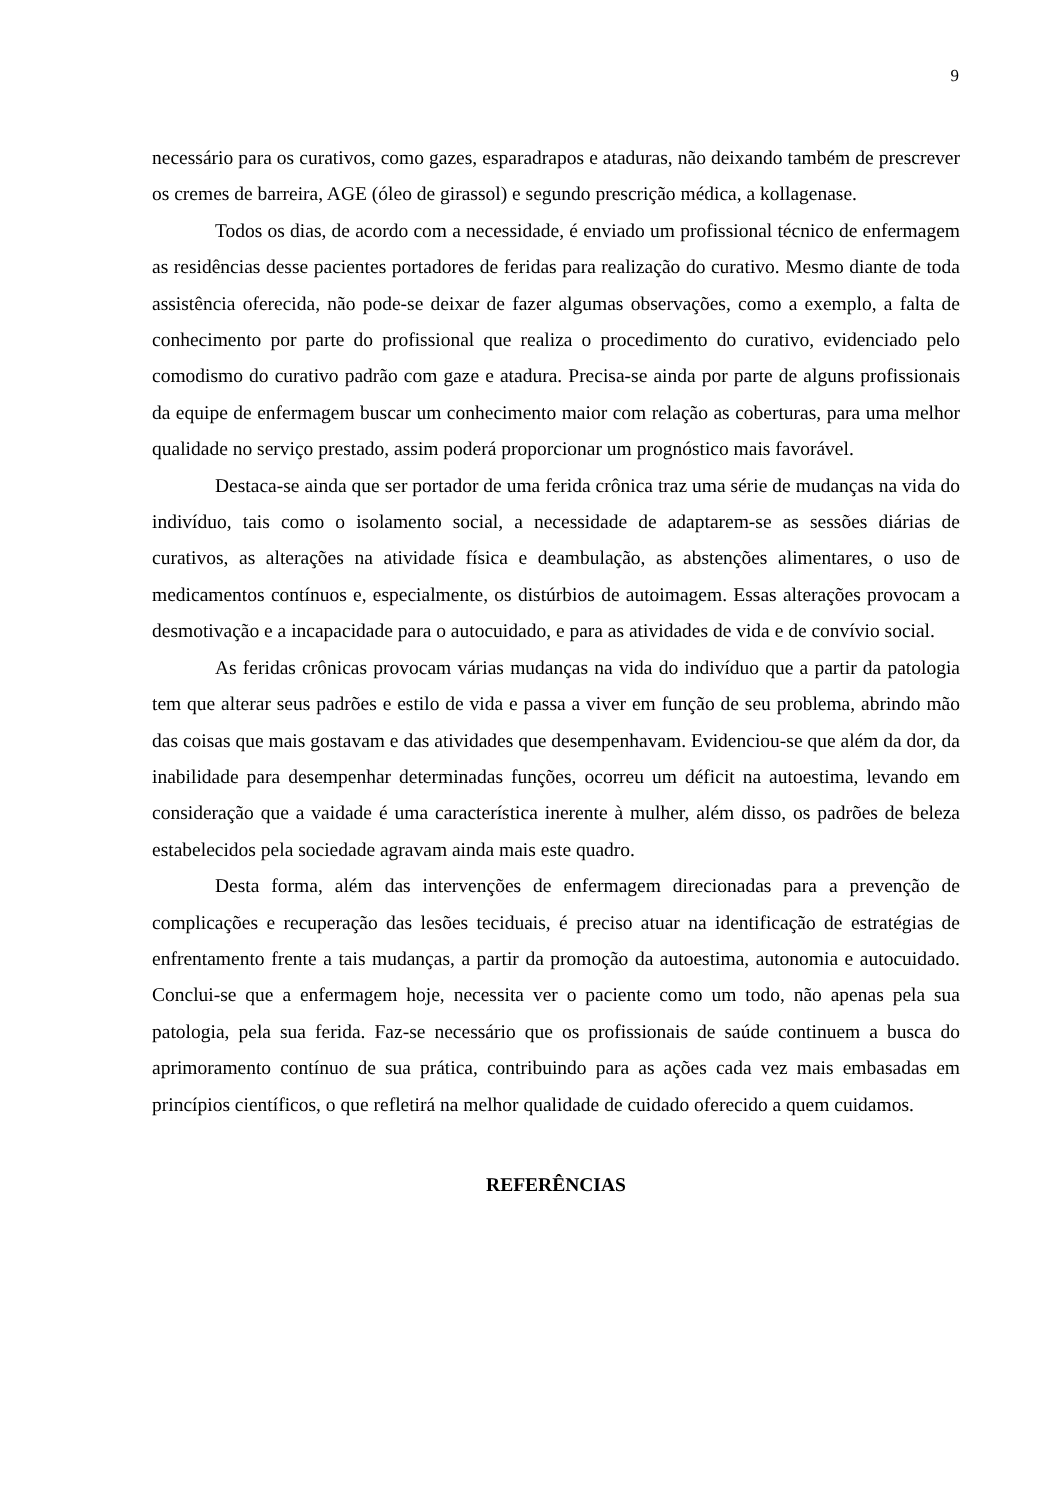9
necessário para os curativos, como gazes, esparadrapos e ataduras, não deixando também de prescrever os cremes de barreira, AGE (óleo de girassol) e segundo prescrição médica, a kollagenase.
Todos os dias, de acordo com a necessidade, é enviado um profissional técnico de enfermagem as residências desse pacientes portadores de feridas para realização do curativo. Mesmo diante de toda assistência oferecida, não pode-se deixar de fazer algumas observações, como a exemplo, a falta de conhecimento por parte do profissional que realiza o procedimento do curativo, evidenciado pelo comodismo do curativo padrão com gaze e atadura. Precisa-se ainda por parte de alguns profissionais da equipe de enfermagem buscar um conhecimento maior com relação as coberturas, para uma melhor qualidade no serviço prestado, assim poderá proporcionar um prognóstico mais favorável.
Destaca-se ainda que ser portador de uma ferida crônica traz uma série de mudanças na vida do indivíduo, tais como o isolamento social, a necessidade de adaptarem-se as sessões diárias de curativos, as alterações na atividade física e deambulação, as abstenções alimentares, o uso de medicamentos contínuos e, especialmente, os distúrbios de autoimagem. Essas alterações provocam a desmotivação e a incapacidade para o autocuidado, e para as atividades de vida e de convívio social.
As feridas crônicas provocam várias mudanças na vida do indivíduo que a partir da patologia tem que alterar seus padrões e estilo de vida e passa a viver em função de seu problema, abrindo mão das coisas que mais gostavam e das atividades que desempenhavam. Evidenciou-se que além da dor, da inabilidade para desempenhar determinadas funções, ocorreu um déficit na autoestima, levando em consideração que a vaidade é uma característica inerente à mulher, além disso, os padrões de beleza estabelecidos pela sociedade agravam ainda mais este quadro.
Desta forma, além das intervenções de enfermagem direcionadas para a prevenção de complicações e recuperação das lesões teciduais, é preciso atuar na identificação de estratégias de enfrentamento frente a tais mudanças, a partir da promoção da autoestima, autonomia e autocuidado. Conclui-se que a enfermagem hoje, necessita ver o paciente como um todo, não apenas pela sua patologia, pela sua ferida. Faz-se necessário que os profissionais de saúde continuem a busca do aprimoramento contínuo de sua prática, contribuindo para as ações cada vez mais embasadas em princípios científicos, o que refletirá na melhor qualidade de cuidado oferecido a quem cuidamos.
REFERÊNCIAS